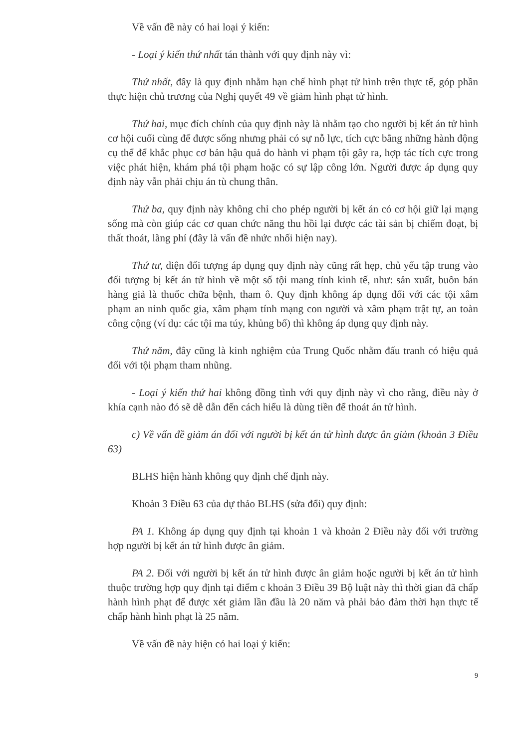Về vấn đề này có hai loại ý kiến:
- Loại ý kiến thứ nhất tán thành với quy định này vì:
Thứ nhất, đây là quy định nhằm hạn chế hình phạt tử hình trên thực tế, góp phần thực hiện chủ trương của Nghị quyết 49 về giảm hình phạt tử hình.
Thứ hai, mục đích chính của quy định này là nhằm tạo cho người bị kết án tử hình cơ hội cuối cùng để được sống nhưng phải có sự nỗ lực, tích cực bằng những hành động cụ thể để khắc phục cơ bản hậu quả do hành vi phạm tội gây ra, hợp tác tích cực trong việc phát hiện, khám phá tội phạm hoặc có sự lập công lớn. Người được áp dụng quy định này vẫn phải chịu án tù chung thân.
Thứ ba, quy định này không chỉ cho phép người bị kết án có cơ hội giữ lại mạng sống mà còn giúp các cơ quan chức năng thu hồi lại được các tài sản bị chiếm đoạt, bị thất thoát, lãng phí (đây là vấn đề nhức nhối hiện nay).
Thứ tư, diện đối tượng áp dụng quy định này cũng rất hẹp, chủ yếu tập trung vào đối tượng bị kết án tử hình về một số tội mang tính kinh tế, như: sản xuất, buôn bán hàng giả là thuốc chữa bệnh, tham ô. Quy định không áp dụng đối với các tội xâm phạm an ninh quốc gia, xâm phạm tính mạng con người và xâm phạm trật tự, an toàn công cộng (ví dụ: các tội ma túy, khủng bố) thì không áp dụng quy định này.
Thứ năm, đây cũng là kinh nghiệm của Trung Quốc nhằm đấu tranh có hiệu quả đối với tội phạm tham nhũng.
- Loại ý kiến thứ hai không đồng tình với quy định này vì cho rằng, điều này ở khía cạnh nào đó sẽ dễ dẫn đến cách hiểu là dùng tiền để thoát án tử hình.
c) Về vấn đề giảm án đối với người bị kết án tử hình được ân giảm (khoản 3 Điều 63)
BLHS hiện hành không quy định chế định này.
Khoản 3 Điều 63 của dự thảo BLHS (sửa đổi) quy định:
PA 1. Không áp dụng quy định tại khoản 1 và khoản 2 Điều này đối với trường hợp người bị kết án tử hình được ân giảm.
PA 2. Đối với người bị kết án tử hình được ân giảm hoặc người bị kết án tử hình thuộc trường hợp quy định tại điểm c khoản 3 Điều 39 Bộ luật này thì thời gian đã chấp hành hình phạt để được xét giảm lần đầu là 20 năm và phải bảo đảm thời hạn thực tế chấp hành hình phạt là 25 năm.
Về vấn đề này hiện có hai loại ý kiến:
9